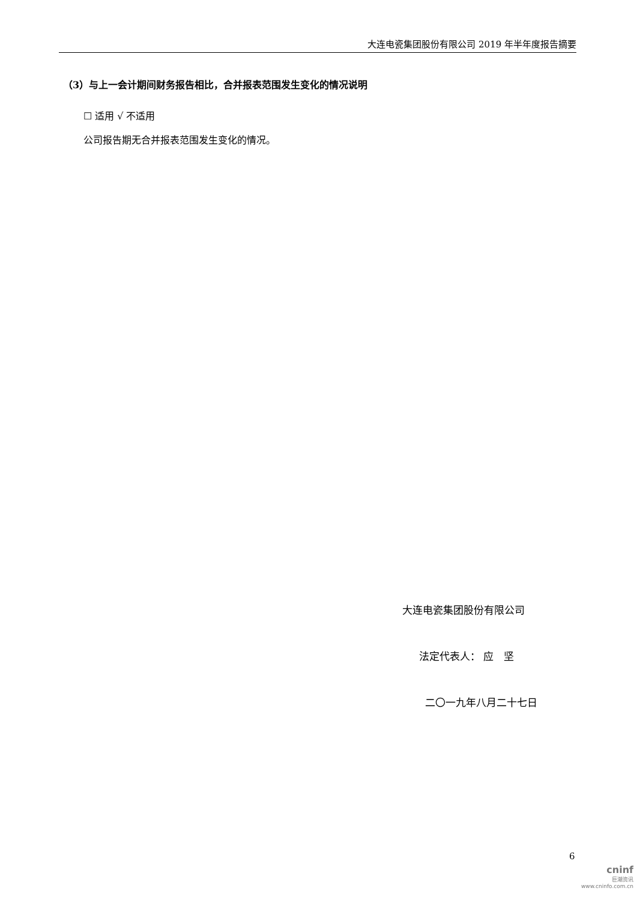大连电瓷集团股份有限公司 2019 年半年度报告摘要
（3）与上一会计期间财务报告相比，合并报表范围发生变化的情况说明
☐ 适用 √ 不适用
公司报告期无合并报表范围发生变化的情况。
大连电瓷集团股份有限公司
法定代表人： 应　坚
二〇一九年八月二十七日
6
cninf
巨潮资讯
www.cninfo.com.cn